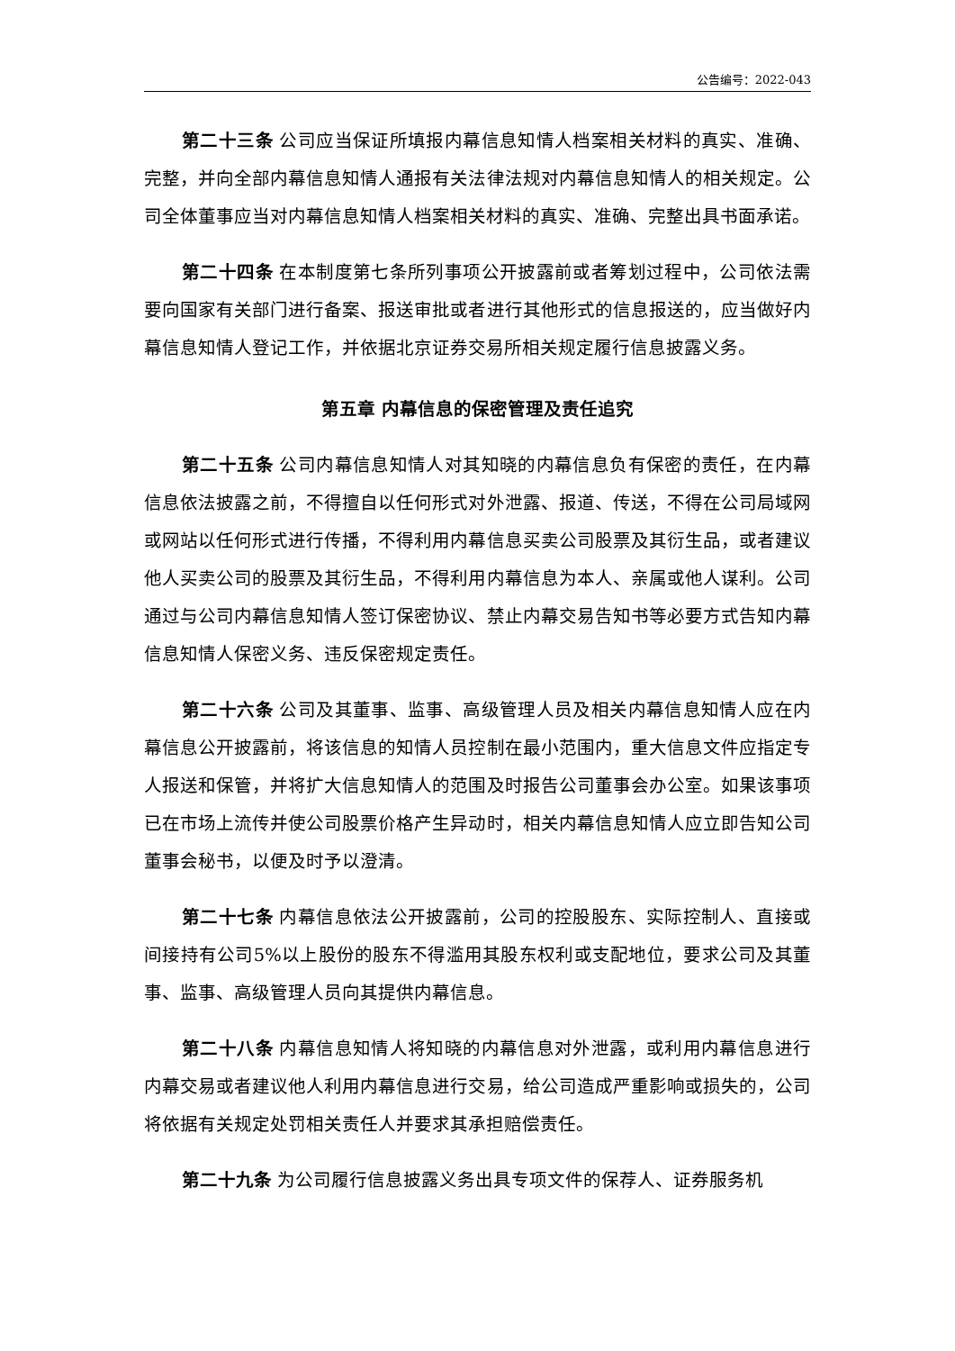公告编号：2022-043
第二十三条 公司应当保证所填报内幕信息知情人档案相关材料的真实、准确、完整，并向全部内幕信息知情人通报有关法律法规对内幕信息知情人的相关规定。公司全体董事应当对内幕信息知情人档案相关材料的真实、准确、完整出具书面承诺。
第二十四条 在本制度第七条所列事项公开披露前或者筹划过程中，公司依法需要向国家有关部门进行备案、报送审批或者进行其他形式的信息报送的，应当做好内幕信息知情人登记工作，并依据北京证券交易所相关规定履行信息披露义务。
第五章 内幕信息的保密管理及责任追究
第二十五条 公司内幕信息知情人对其知晓的内幕信息负有保密的责任，在内幕信息依法披露之前，不得擅自以任何形式对外泄露、报道、传送，不得在公司局域网或网站以任何形式进行传播，不得利用内幕信息买卖公司股票及其衍生品，或者建议他人买卖公司的股票及其衍生品，不得利用内幕信息为本人、亲属或他人谋利。公司通过与公司内幕信息知情人签订保密协议、禁止内幕交易告知书等必要方式告知内幕信息知情人保密义务、违反保密规定责任。
第二十六条 公司及其董事、监事、高级管理人员及相关内幕信息知情人应在内幕信息公开披露前，将该信息的知情人员控制在最小范围内，重大信息文件应指定专人报送和保管，并将扩大信息知情人的范围及时报告公司董事会办公室。如果该事项已在市场上流传并使公司股票价格产生异动时，相关内幕信息知情人应立即告知公司董事会秘书，以便及时予以澄清。
第二十七条 内幕信息依法公开披露前，公司的控股股东、实际控制人、直接或间接持有公司5%以上股份的股东不得滥用其股东权利或支配地位，要求公司及其董事、监事、高级管理人员向其提供内幕信息。
第二十八条 内幕信息知情人将知晓的内幕信息对外泄露，或利用内幕信息进行内幕交易或者建议他人利用内幕信息进行交易，给公司造成严重影响或损失的，公司将依据有关规定处罚相关责任人并要求其承担赔偿责任。
第二十九条 为公司履行信息披露义务出具专项文件的保荐人、证券服务机